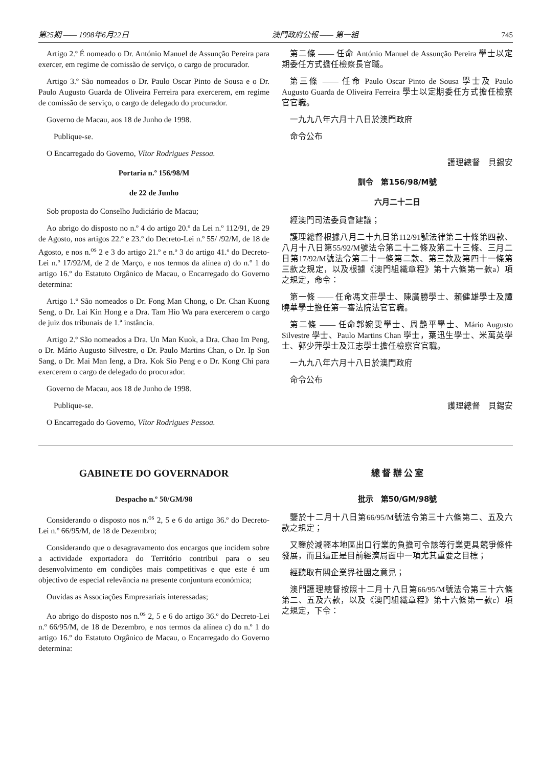第25期 —— 1998年6月22日 澳門政府公報 —— 第一組 745
Artigo 2.º É nomeado o Dr. António Manuel de Assunção Pereira para exercer, em regime de comissão de serviço, o cargo de procurador.
Artigo 3.º São nomeados o Dr. Paulo Oscar Pinto de Sousa e o Dr. Paulo Augusto Guarda de Oliveira Ferreira para exercerem, em regime de comissão de serviço, o cargo de delegado do procurador.
Governo de Macau, aos 18 de Junho de 1998.
Publique-se.
O Encarregado do Governo, Vítor Rodrigues Pessoa.
Portaria n.º 156/98/M
de 22 de Junho
Sob proposta do Conselho Judiciário de Macau;
Ao abrigo do disposto no n.º 4 do artigo 20.º da Lei n.º 112/91, de 29 de Agosto, nos artigos 22.º e 23.º do Decreto-Lei n.º 55/ /92/M, de 18 de Agosto, e nos n.<sup>os</sup> 2 e 3 do artigo 21.º e n.º 3 do artigo 41.º do Decreto-Lei n.º 17/92/M, de 2 de Março, e nos termos da alínea a) do n.º 1 do artigo 16.º do Estatuto Orgânico de Macau, o Encarregado do Governo determina:
Artigo 1.º São nomeados o Dr. Fong Man Chong, o Dr. Chan Kuong Seng, o Dr. Lai Kin Hong e a Dra. Tam Hio Wa para exercerem o cargo de juiz dos tribunais de 1.ª instância.
Artigo 2.º São nomeados a Dra. Un Man Kuok, a Dra. Chao Im Peng, o Dr. Mário Augusto Silvestre, o Dr. Paulo Martins Chan, o Dr. Ip Son Sang, o Dr. Mai Man Ieng, a Dra. Kok Sio Peng e o Dr. Kong Chi para exercerem o cargo de delegado do procurador.
Governo de Macau, aos 18 de Junho de 1998.
Publique-se.
O Encarregado do Governo, Vítor Rodrigues Pessoa.
第二條 —— 任命 António Manuel de Assunção Pereira 學士以定期委任方式擔任檢察長官職。
第三條 —— 任命 Paulo Oscar Pinto de Sousa 學士及 Paulo Augusto Guarda de Oliveira Ferreira 學士以定期委任方式擔任檢察官官職。
一九九八年六月十八日於澳門政府
命令公布
護理總督　貝錫安
訓令　第156/98/M號
六月二十二日
經澳門司法委員會建議；
護理總督根據八月二十九日第112/91號法律第二十條第四款、八月十八日第55/92/M號法令第二十二條及第二十三條、三月二日第17/92/M號法令第二十一條第二款、第三款及第四十一條第三款之規定，以及根據《澳門組織章程》第十六條第一款a）項之規定，命令：
第一條 —— 任命馮文莊學士、陳廣勝學士、賴健雄學士及譚曉華學士擔任第一審法院法官官職。
第二條 —— 任命郭婉雯學士、周艷平學士、Mário Augusto Silvestre 學士、Paulo Martins Chan 學士，葉迅生學士、米萬英學士、郭少萍學士及江志學士擔任檢察官官職。
一九九八年六月十八日於澳門政府
命令公布
護理總督　貝錫安
GABINETE DO GOVERNADOR
Despacho n.º 50/GM/98
Considerando o disposto nos n.<sup>os</sup> 2, 5 e 6 do artigo 36.º do Decreto-Lei n.º 66/95/M, de 18 de Dezembro;
Considerando que o desagravamento dos encargos que incidem sobre a actividade exportadora do Território contribui para o seu desenvolvimento em condições mais competitivas e que este é um objectivo de especial relevância na presente conjuntura económica;
Ouvidas as Associações Empresariais interessadas;
Ao abrigo do disposto nos n.<sup>os</sup> 2, 5 e 6 do artigo 36.º do Decreto-Lei n.º 66/95/M, de 18 de Dezembro, e nos termos da alínea c) do n.º 1 do artigo 16.º do Estatuto Orgânico de Macau, o Encarregado do Governo determina:
總 督 辦 公 室
批示　第50/GM/98號
鑒於十二月十八日第66/95/M號法令第三十六條第二、五及六款之規定；
又鑒於減輕本地區出口行業的負擔可令該等行業更具競爭條件發展，而且這正是目前經濟局面中一項尤其重要之目標；
經聽取有關企業界社團之意見；
澳門護理總督按照十二月十八日第66/95/M號法令第三十六條第二、五及六款，以及《澳門組織章程》第十六條第一款c）項之規定，下令：